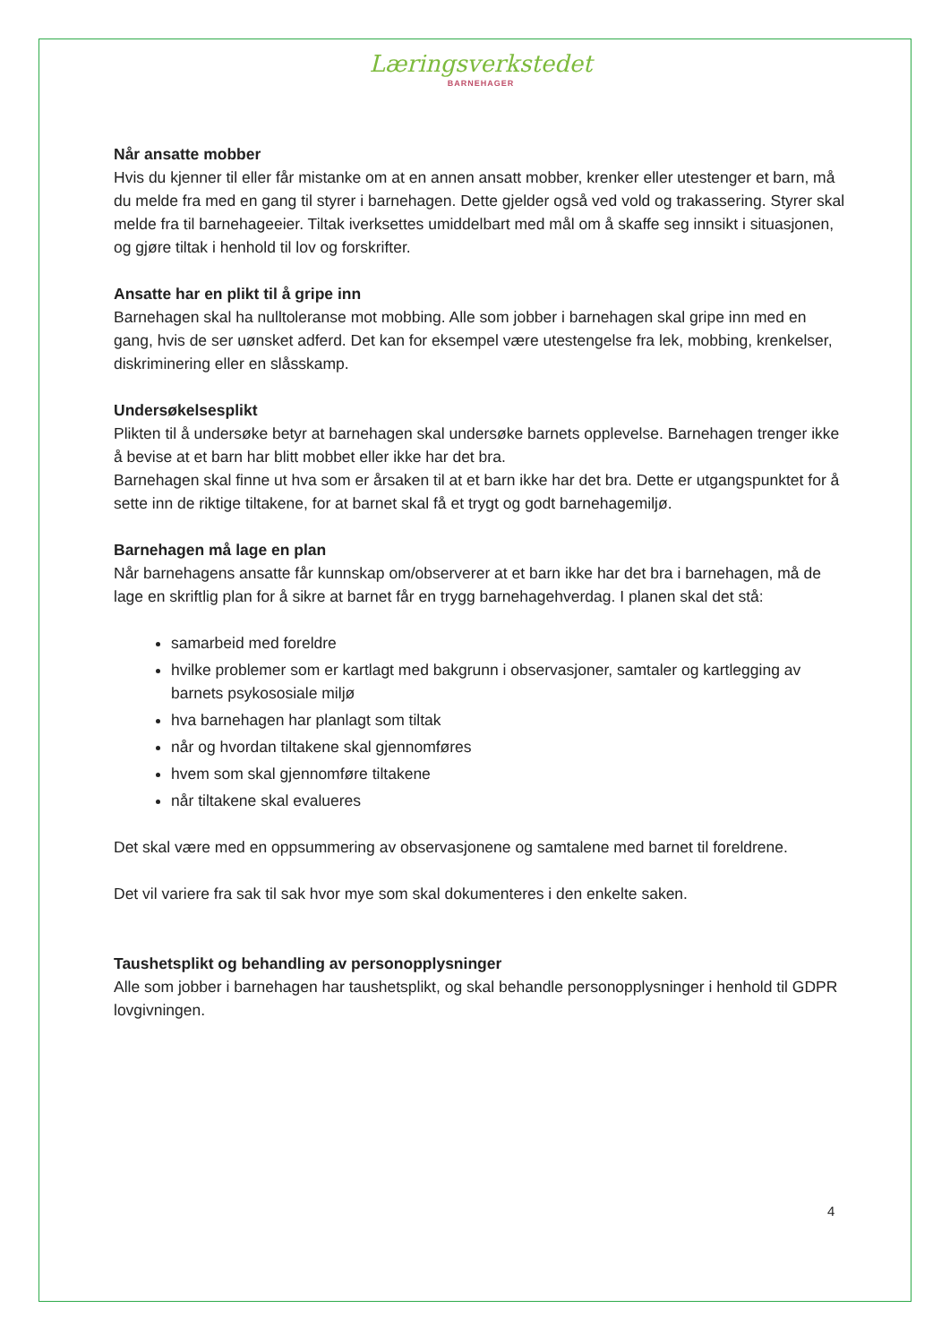Læringsverkstedet
BARNEHAGER
Når ansatte mobber
Hvis du kjenner til eller får mistanke om at en annen ansatt mobber, krenker eller utestenger et barn, må du melde fra med en gang til styrer i barnehagen. Dette gjelder også ved vold og trakassering. Styrer skal melde fra til barnehageeier. Tiltak iverksettes umiddelbart med mål om å skaffe seg innsikt i situasjonen, og gjøre tiltak i henhold til lov og forskrifter.
Ansatte har en plikt til å gripe inn
Barnehagen skal ha nulltoleranse mot mobbing. Alle som jobber i barnehagen skal gripe inn med en gang, hvis de ser uønsket adferd. Det kan for eksempel være utestengelse fra lek, mobbing, krenkelser, diskriminering eller en slåsskamp.
Undersøkelsesplikt
Plikten til å undersøke betyr at barnehagen skal undersøke barnets opplevelse. Barnehagen trenger ikke å bevise at et barn har blitt mobbet eller ikke har det bra.
Barnehagen skal finne ut hva som er årsaken til at et barn ikke har det bra. Dette er utgangspunktet for å sette inn de riktige tiltakene, for at barnet skal få et trygt og godt barnehagemiljø.
Barnehagen må lage en plan
Når barnehagens ansatte får kunnskap om/observerer at et barn ikke har det bra i barnehagen, må de lage en skriftlig plan for å sikre at barnet får en trygg barnehagehverdag. I planen skal det stå:
samarbeid med foreldre
hvilke problemer som er kartlagt med bakgrunn i observasjoner, samtaler og kartlegging av barnets psykososiale miljø
hva barnehagen har planlagt som tiltak
når og hvordan tiltakene skal gjennomføres
hvem som skal gjennomføre tiltakene
når tiltakene skal evalueres
Det skal være med en oppsummering av observasjonene og samtalene med barnet til foreldrene.
Det vil variere fra sak til sak hvor mye som skal dokumenteres i den enkelte saken.
Taushetsplikt og behandling av personopplysninger
Alle som jobber i barnehagen har taushetsplikt, og skal behandle personopplysninger i henhold til GDPR lovgivningen.
4